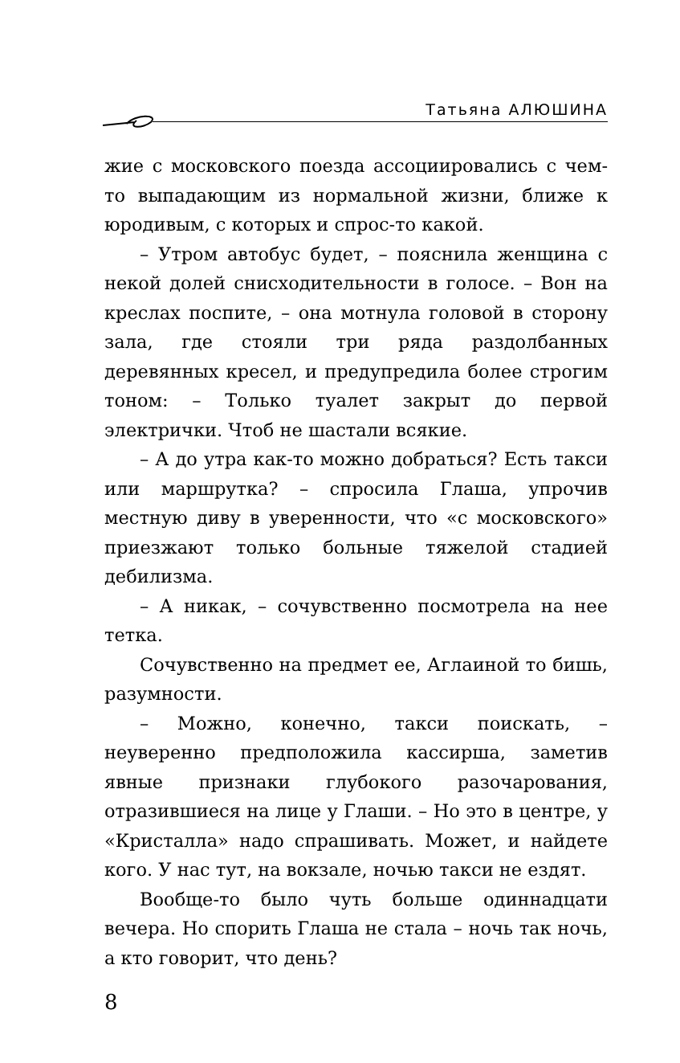Татьяна АЛЮШИНА
жие с московского поезда ассоциировались с чем-то выпадающим из нормальной жизни, ближе к юродивым, с которых и спрос-то какой.
– Утром автобус будет, – пояснила женщина с некой долей снисходительности в голосе. – Вон на креслах поспите, – она мотнула головой в сторону зала, где стояли три ряда раздолбанных деревянных кресел, и предупредила более строгим тоном: – Только туалет закрыт до первой электрички. Чтоб не шастали всякие.
– А до утра как-то можно добраться? Есть такси или маршрутка? – спросила Глаша, упрочив местную диву в уверенности, что «с московского» приезжают только больные тяжелой стадией дебилизма.
– А никак, – сочувственно посмотрела на нее тетка.
Сочувственно на предмет ее, Аглаиной то бишь, разумности.
– Можно, конечно, такси поискать, – неуверенно предположила кассирша, заметив явные признаки глубокого разочарования, отразившиеся на лице у Глаши. – Но это в центре, у «Кристалла» надо спрашивать. Может, и найдете кого. У нас тут, на вокзале, ночью такси не ездят.
Вообще-то было чуть больше одиннадцати вечера. Но спорить Глаша не стала – ночь так ночь, а кто говорит, что день?
8